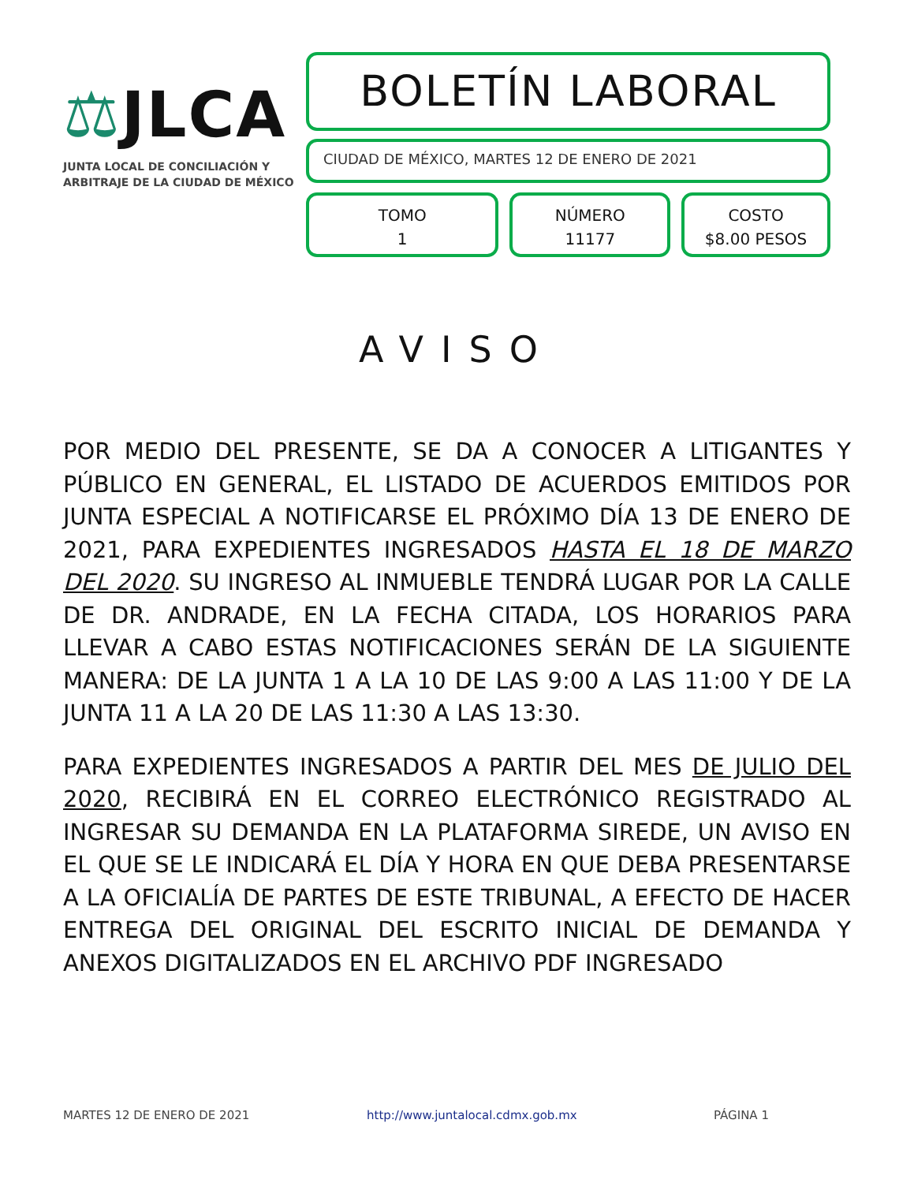⚖JLCA
JUNTA LOCAL DE CONCILIACIÓN Y
ARBITRAJE DE LA CIUDAD DE MÉXICO
BOLETÍN LABORAL
CIUDAD DE MÉXICO, MARTES 12 DE ENERO DE 2021
TOMO
1
NÚMERO
11177
COSTO
$8.00 PESOS
AVISO
POR MEDIO DEL PRESENTE, SE DA A CONOCER A LITIGANTES Y PÚBLICO EN GENERAL, EL LISTADO DE ACUERDOS EMITIDOS POR JUNTA ESPECIAL A NOTIFICARSE EL PRÓXIMO DÍA 13 DE ENERO DE 2021, PARA EXPEDIENTES INGRESADOS HASTA EL 18 DE MARZO DEL 2020. SU INGRESO AL INMUEBLE TENDRÁ LUGAR POR LA CALLE DE DR. ANDRADE, EN LA FECHA CITADA, LOS HORARIOS PARA LLEVAR A CABO ESTAS NOTIFICACIONES SERÁN DE LA SIGUIENTE MANERA: DE LA JUNTA 1 A LA 10 DE LAS 9:00 A LAS 11:00 Y DE LA JUNTA 11 A LA 20 DE LAS 11:30 A LAS 13:30.
PARA EXPEDIENTES INGRESADOS A PARTIR DEL MES DE JULIO DEL 2020, RECIBIRÁ EN EL CORREO ELECTRÓNICO REGISTRADO AL INGRESAR SU DEMANDA EN LA PLATAFORMA SIREDE, UN AVISO EN EL QUE SE LE INDICARÁ EL DÍA Y HORA EN QUE DEBA PRESENTARSE A LA OFICIALÍA DE PARTES DE ESTE TRIBUNAL, A EFECTO DE HACER ENTREGA DEL ORIGINAL DEL ESCRITO INICIAL DE DEMANDA Y ANEXOS DIGITALIZADOS EN EL ARCHIVO PDF INGRESADO
MARTES 12 DE ENERO DE 2021 http://www.juntalocal.cdmx.gob.mx PÁGINA 1